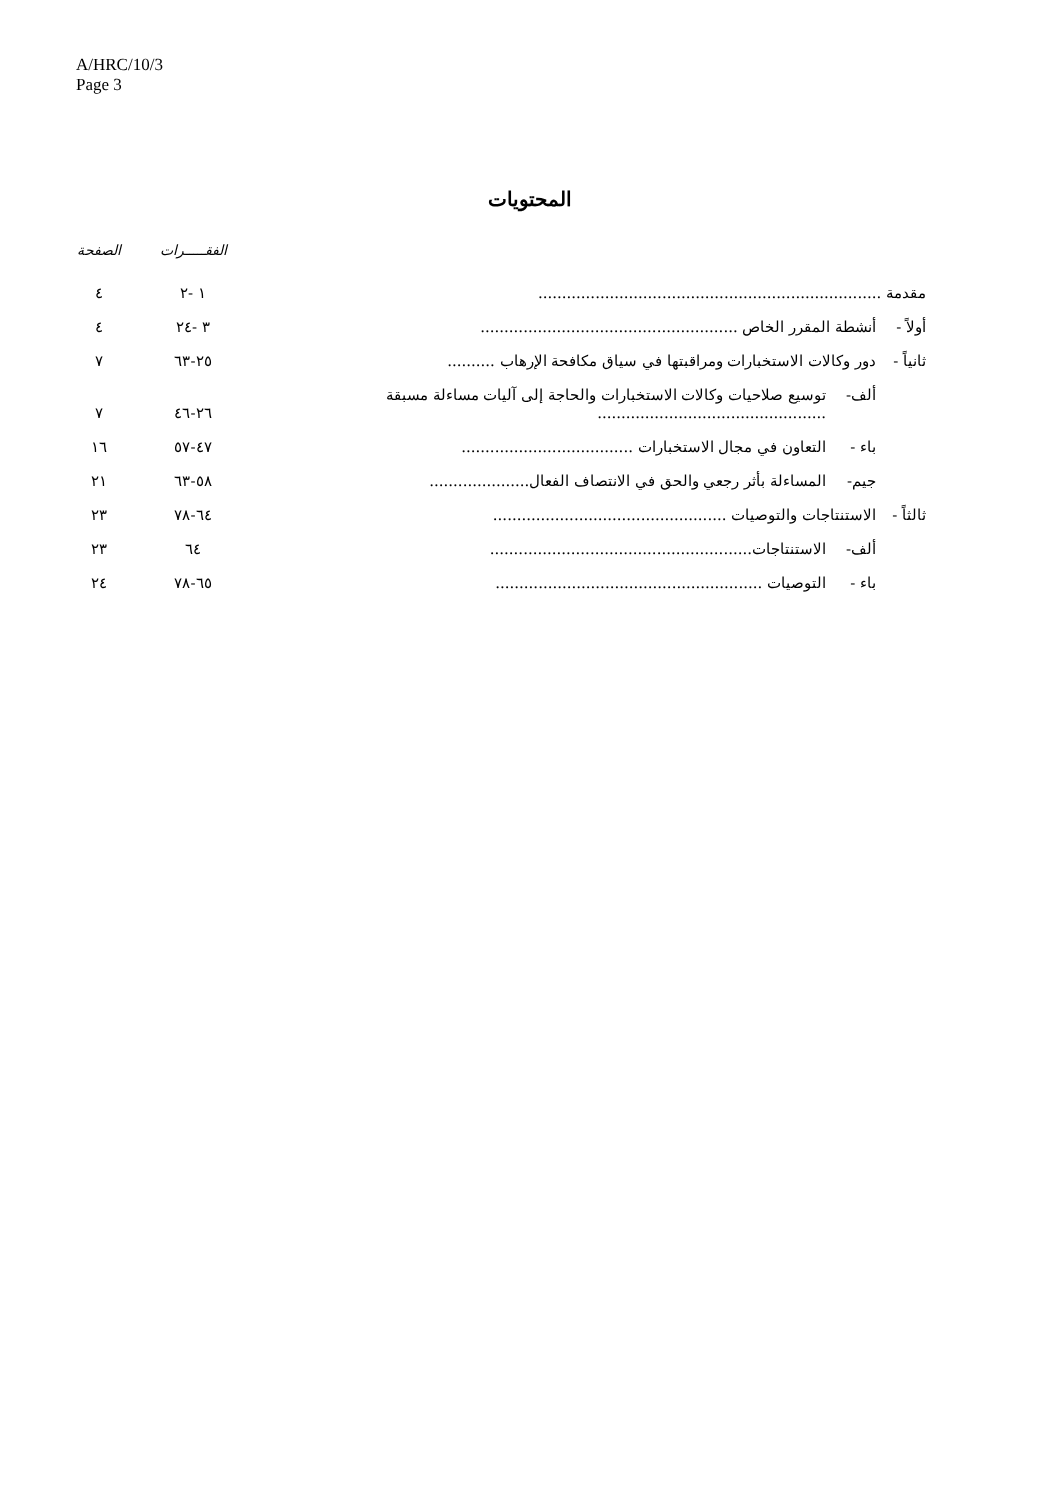A/HRC/10/3
Page 3
المحتويات
| | | | الفقـــــرات | الصفحة |
| --- | --- | --- | --- | --- |
| مقدمة ........................................................................ | | | ١ -٢ | ٤ |
| أولاً - | أنشطة المقرر الخاص ...................................................... | | ٣ -٢٤ | ٤ |
| ثانياً - | دور وكالات الاستخبارات ومراقبتها في سياق مكافحة الإرهاب .......... | | ٢٥-٦٣ | ٧ |
| | ألف- | توسيع صلاحيات وكالات الاستخبارات والحاجة إلى آليات مساءلة مسبقة ................................................ | ٢٦-٤٦ | ٧ |
| | باء - | التعاون في مجال الاستخبارات .................................... | ٤٧-٥٧ | ١٦ |
| | جيم- | المساءلة بأثر رجعي والحق في الانتصاف الفعال..................... | ٥٨-٦٣ | ٢١ |
| ثالثاً - | الاستنتاجات والتوصيات ................................................. | | ٦٤-٧٨ | ٢٣ |
| | ألف- | الاستنتاجات....................................................... | ٦٤ | ٢٣ |
| | باء - | التوصيات ........................................................ | ٦٥-٧٨ | ٢٤ |